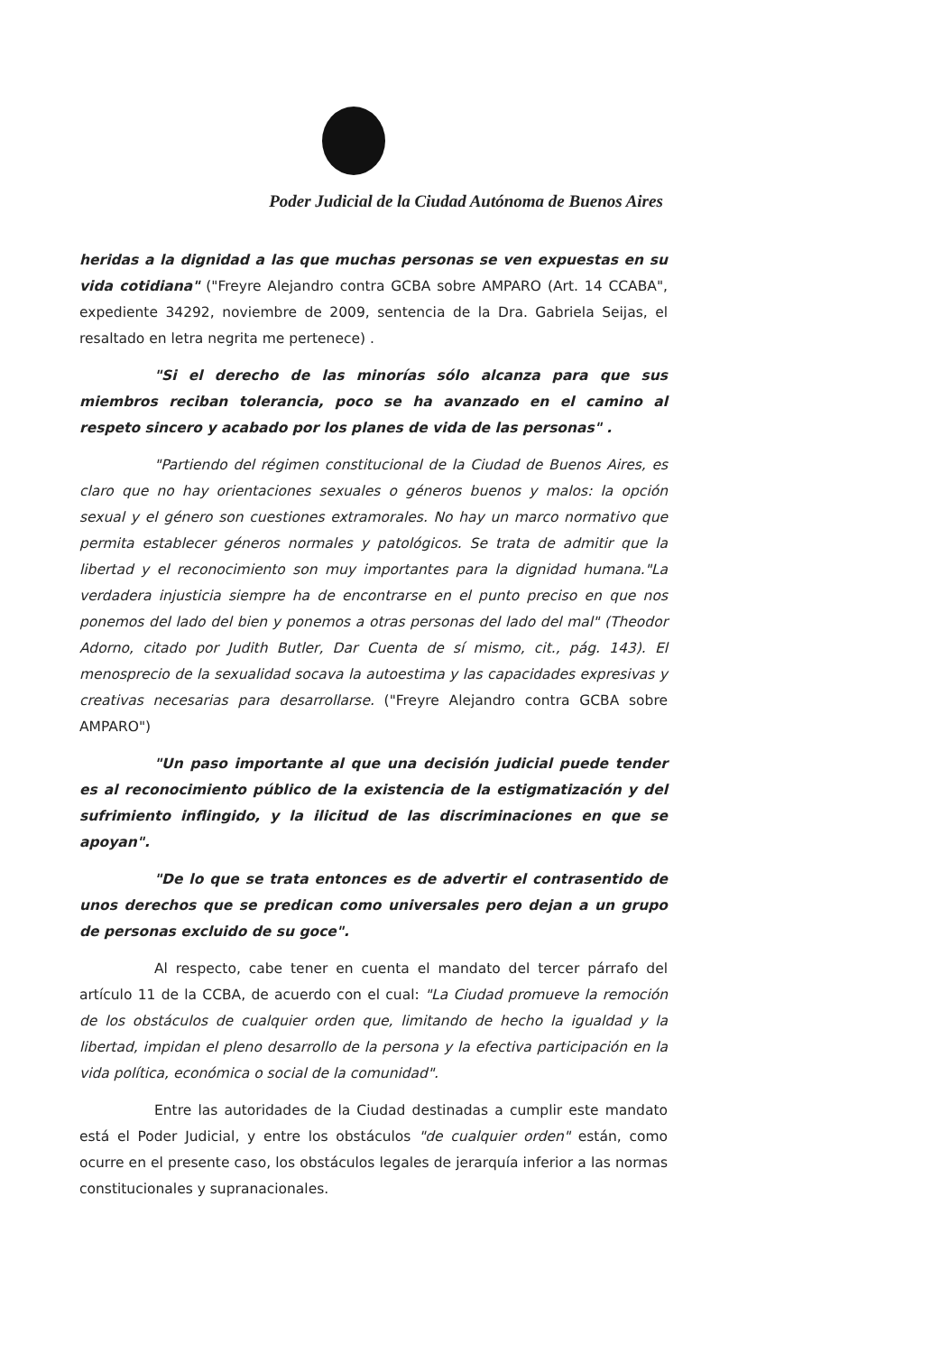Poder Judicial de la Ciudad Autónoma de Buenos Aires
heridas a la dignidad a las que muchas personas se ven expuestas en su vida cotidiana" ("Freyre Alejandro contra GCBA sobre AMPARO (Art. 14 CCABA", expediente 34292, noviembre de 2009, sentencia de la Dra. Gabriela Seijas, el resaltado en letra negrita me pertenece) .
"Si el derecho de las minorías sólo alcanza para que sus miembros reciban tolerancia, poco se ha avanzado en el camino al respeto sincero y acabado por los planes de vida de las personas" .
"Partiendo del régimen constitucional de la Ciudad de Buenos Aires, es claro que no hay orientaciones sexuales o géneros buenos y malos: la opción sexual y el género son cuestiones extramorales. No hay un marco normativo que permita establecer géneros normales y patológicos. Se trata de admitir que la libertad y el reconocimiento son muy importantes para la dignidad humana."La verdadera injusticia siempre ha de encontrarse en el punto preciso en que nos ponemos del lado del bien y ponemos a otras personas del lado del mal" (Theodor Adorno, citado por Judith Butler, Dar Cuenta de sí mismo, cit., pág. 143). El menosprecio de la sexualidad socava la autoestima y las capacidades expresivas y creativas necesarias para desarrollarse. ("Freyre Alejandro contra GCBA sobre AMPARO")
"Un paso importante al que una decisión judicial puede tender es al reconocimiento público de la existencia de la estigmatización y del sufrimiento inflingido, y la ilicitud de las discriminaciones en que se apoyan".
"De lo que se trata entonces es de advertir el contrasentido de unos derechos que se predican como universales pero dejan a un grupo de personas excluido de su goce".
Al respecto, cabe tener en cuenta el mandato del tercer párrafo del artículo 11 de la CCBA, de acuerdo con el cual: "La Ciudad promueve la remoción de los obstáculos de cualquier orden que, limitando de hecho la igualdad y la libertad, impidan el pleno desarrollo de la persona y la efectiva participación en la vida política, económica o social de la comunidad".
Entre las autoridades de la Ciudad destinadas a cumplir este mandato está el Poder Judicial, y entre los obstáculos "de cualquier orden" están, como ocurre en el presente caso, los obstáculos legales de jerarquía inferior a las normas constitucionales y supranacionales.